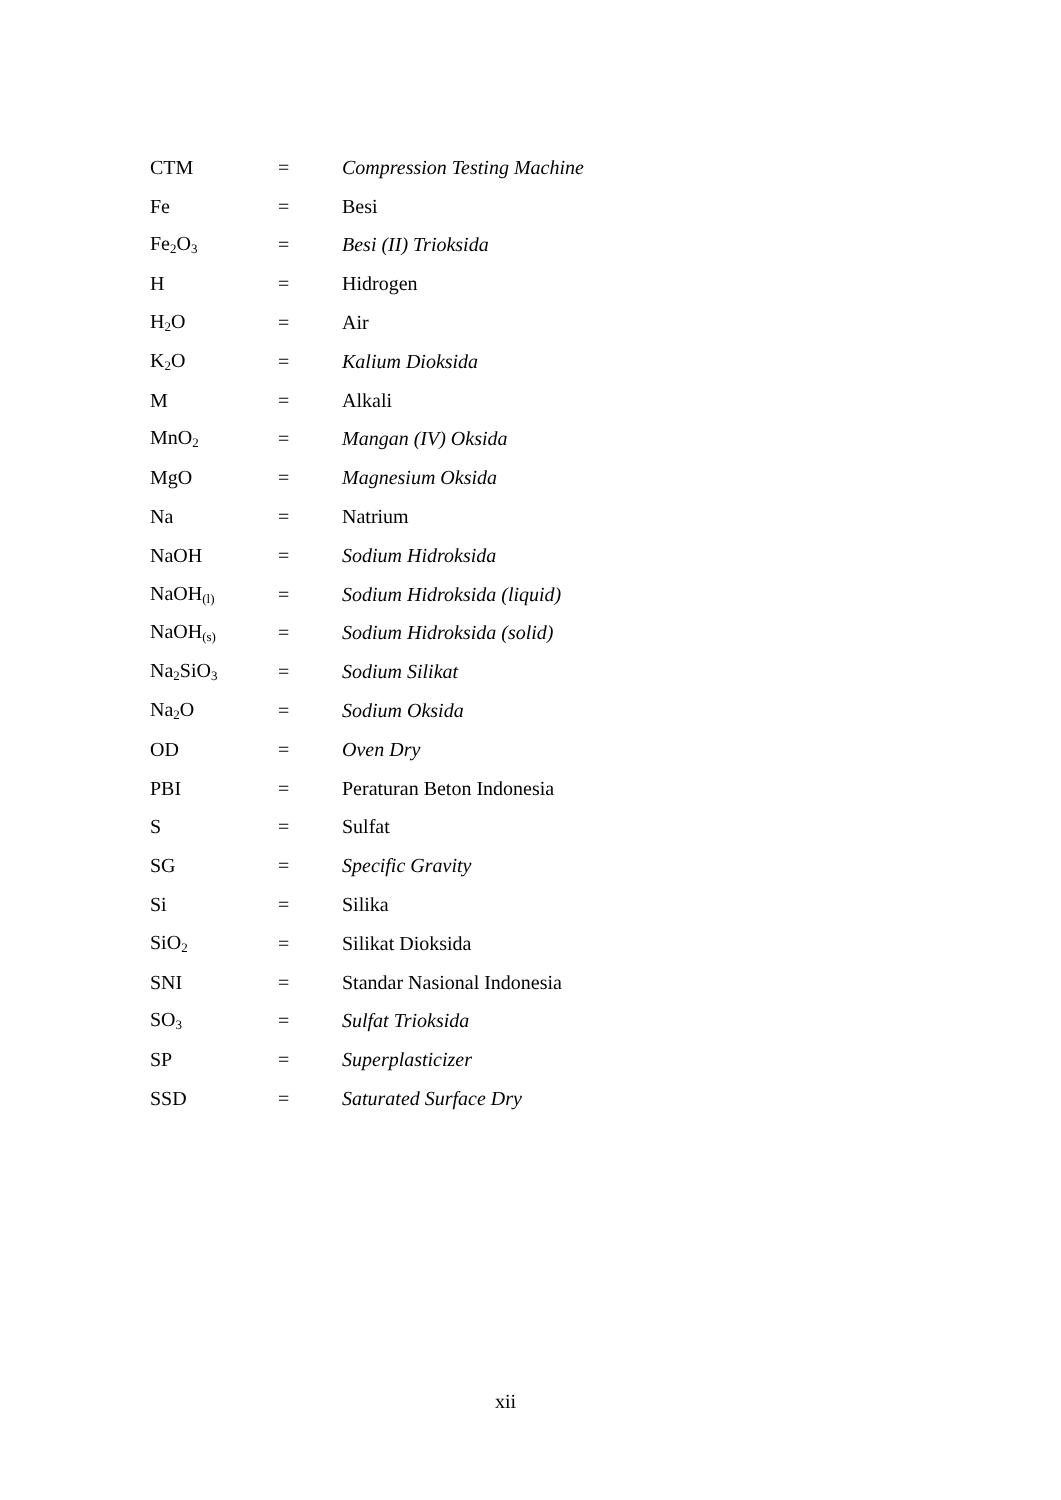| CTM | = | Compression Testing Machine |
| Fe | = | Besi |
| Fe<sub>2</sub>O<sub>3</sub> | = | Besi (II) Trioksida |
| H | = | Hidrogen |
| H<sub>2</sub>O | = | Air |
| K<sub>2</sub>O | = | Kalium Dioksida |
| M | = | Alkali |
| MnO<sub>2</sub> | = | Mangan (IV) Oksida |
| MgO | = | Magnesium Oksida |
| Na | = | Natrium |
| NaOH | = | Sodium Hidroksida |
| NaOH<sub>(l)</sub> | = | Sodium Hidroksida (liquid) |
| NaOH<sub>(s)</sub> | = | Sodium Hidroksida (solid) |
| Na<sub>2</sub>SiO<sub>3</sub> | = | Sodium Silikat |
| Na<sub>2</sub>O | = | Sodium Oksida |
| OD | = | Oven Dry |
| PBI | = | Peraturan Beton Indonesia |
| S | = | Sulfat |
| SG | = | Specific Gravity |
| Si | = | Silika |
| SiO<sub>2</sub> | = | Silikat Dioksida |
| SNI | = | Standar Nasional Indonesia |
| SO<sub>3</sub> | = | Sulfat Trioksida |
| SP | = | Superplasticizer |
| SSD | = | Saturated Surface Dry |
xii